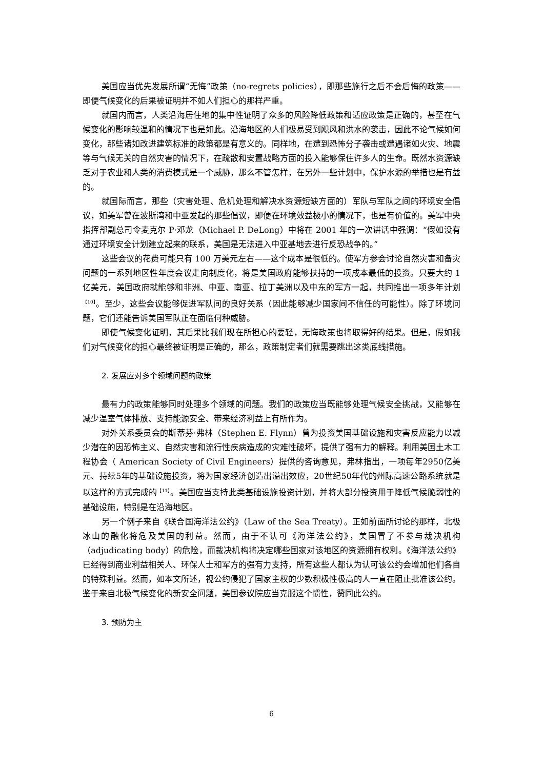美国应当优先发展所谓“无悔”政策（no-regrets policies），即那些施行之后不会后悔的政策——即便气候变化的后果被证明并不如人们担心的那样严重。
就国内而言，人类沿海居住地的集中性证明了众多的风险降低政策和适应政策是正确的，甚至在气候变化的影响较温和的情况下也是如此。沿海地区的人们极易受到飓风和洪水的袭击，因此不论气候如何变化，那些诸如改进建筑标准的政策都是有意义的。同样地，在遭到恐怖分子袭击或遭遇诸如火灾、地震等与气候无关的自然灾害的情况下，在疏散和安置战略方面的投入能够保住许多人的生命。既然水资源缺乏对于农业和人类的消费模式是一个威胁，那么不管怎样，在另外一些计划中，保护水源的举措也是有益的。
就国际而言，那些（灾害处理、危机处理和解决水资源短缺方面的）军队与军队之间的环境安全倡议，如美军曾在波斯湾和中亚发起的那些倡议，即便在环境效益极小的情况下，也是有价值的。美军中央指挥部副总司令麦克尔 P·邓龙（Michael P. DeLong）中将在 2001 年的一次讲话中强调：“假如没有通过环境安全计划建立起来的联系，美国是无法进入中亚基地去进行反恐战争的。”
这些会议的花费可能只有 100 万美元左右——这个成本是很低的。使军方参会讨论自然灾害和备灾问题的一系列地区性年度会议走向制度化，将是美国政府能够扶持的一项成本最低的投资。只要大约 1 亿美元，美国政府就能够和非洲、中亚、南亚、拉丁美洲以及中东的军方一起，共同推出一项多年计划<sup>【10】</sup>。至少，这些会议能够促进军队间的良好关系（因此能够减少国家间不信任的可能性）。除了环境问题，它们还能告诉美国军队正在面临何种威胁。
即使气候变化证明，其后果比我们现在所担心的要轻，无悔政策也将取得好的结果。但是，假如我们对气候变化的担心最终被证明是正确的，那么，政策制定者们就需要跳出这类底线措施。
2. 发展应对多个领域问题的政策
最有力的政策能够同时处理多个领域的问题。我们的政策应当既能够处理气候安全挑战，又能够在减少温室气体排放、支持能源安全、带来经济利益上有所作为。
对外关系委员会的斯蒂芬·弗林（Stephen E. Flynn）曾为投资美国基础设施和灾害反应能力以减少潜在的因恐怖主义、自然灾害和流行性疾病造成的灾难性破坏，提供了强有力的解释。利用美国土木工程协会（ American Society of Civil Engineers）提供的咨询意见，弗林指出，一项每年2950亿美元、持续5年的基础设施投资，将为国家经济创造出溢出效应，20世纪50年代的州际高速公路系统就是以这样的方式完成的<sup>【11】</sup>。美国应当支持此类基础设施投资计划，并将大部分投资用于降低气候脆弱性的基础设施，特别是在沿海地区。
另一个例子来自《联合国海洋法公约》（Law of the Sea Treaty）。正如前面所讨论的那样，北极冰山的融化将危及美国的利益。然而，由于不认可《海洋法公约》，美国冒了不参与裁决机构（adjudicating body）的危险，而裁决机构将决定哪些国家对该地区的资源拥有权利。《海洋法公约》已经得到商业利益相关人、环保人士和军方的强有力支持，所有这些人都认为认可该公约会增加他们各自的特殊利益。然而，如本文所述，视公约侵犯了国家主权的少数积极性极高的人一直在阻止批准该公约。鉴于来自北极气候变化的新安全问题，美国参议院应当克服这个惯性，赞同此公约。
3. 预防为主
6